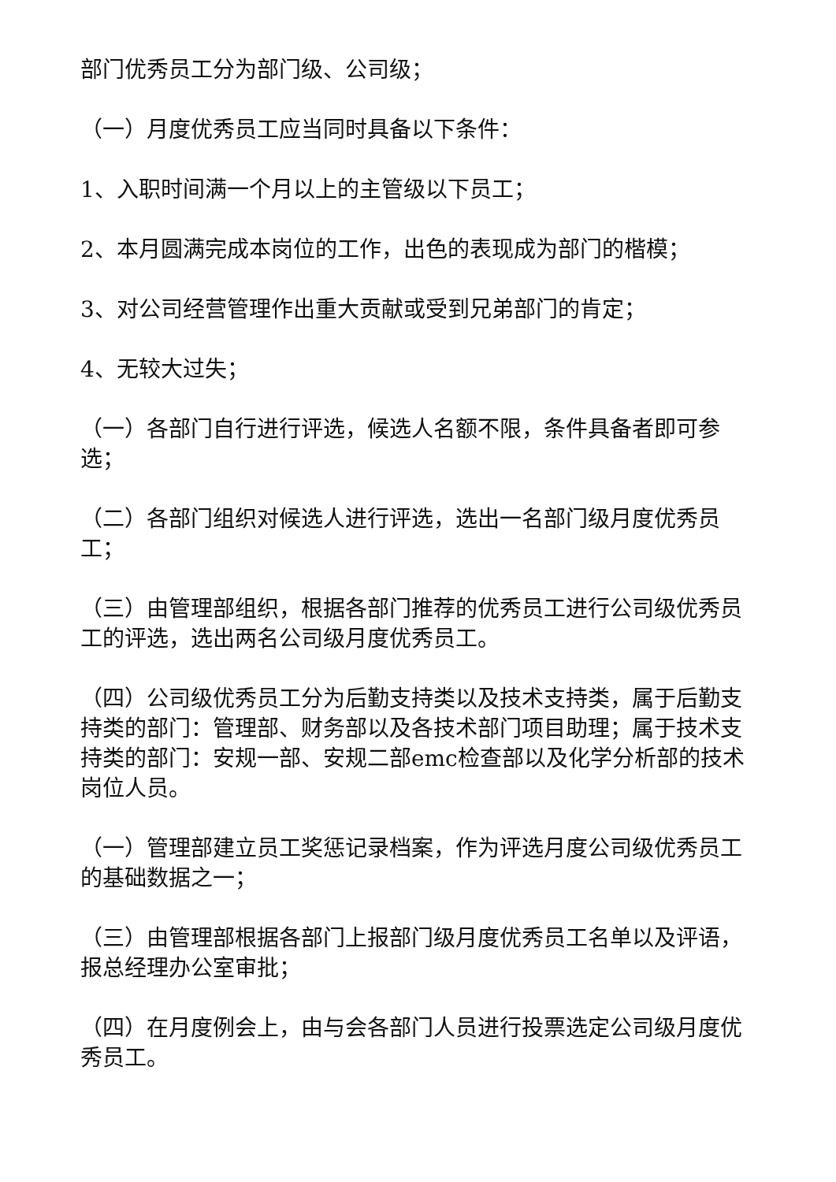部门优秀员工分为部门级、公司级；
（一）月度优秀员工应当同时具备以下条件：
1、入职时间满一个月以上的主管级以下员工；
2、本月圆满完成本岗位的工作，出色的表现成为部门的楷模；
3、对公司经营管理作出重大贡献或受到兄弟部门的肯定；
4、无较大过失；
（一）各部门自行进行评选，候选人名额不限，条件具备者即可参选；
（二）各部门组织对候选人进行评选，选出一名部门级月度优秀员工；
（三）由管理部组织，根据各部门推荐的优秀员工进行公司级优秀员工的评选，选出两名公司级月度优秀员工。
（四）公司级优秀员工分为后勤支持类以及技术支持类，属于后勤支持类的部门：管理部、财务部以及各技术部门项目助理；属于技术支持类的部门：安规一部、安规二部emc检查部以及化学分析部的技术岗位人员。
（一）管理部建立员工奖惩记录档案，作为评选月度公司级优秀员工的基础数据之一；
（三）由管理部根据各部门上报部门级月度优秀员工名单以及评语，报总经理办公室审批；
（四）在月度例会上，由与会各部门人员进行投票选定公司级月度优秀员工。